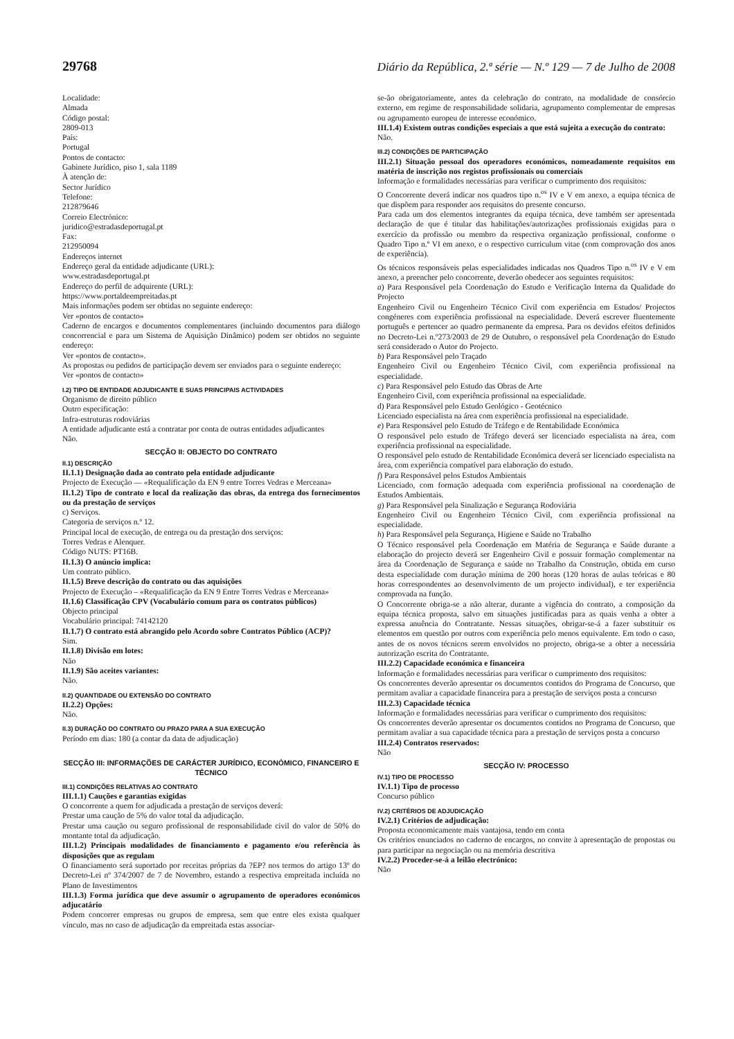29768 Diário da República, 2.ª série — N.º 129 — 7 de Julho de 2008
Localidade:
Almada
Código postal:
2809-013
País:
Portugal
Pontos de contacto:
Gabinete Jurídico, piso 1, sala 1189
À atenção de:
Sector Jurídico
Telefone:
212879646
Correio Electrónico:
juridico@estradasdeportugal.pt
Fax:
212950094
Endereços internet
Endereço geral da entidade adjudicante (URL):
www.estradasdeportugal.pt
Endereço do perfil de adquirente (URL):
https://www.portaldeempreitadas.pt
Mais informações podem ser obtidas no seguinte endereço:
Ver «pontos de contacto»
Caderno de encargos e documentos complementares (incluindo documentos para diálogo concorrencial e para um Sistema de Aquisição Dinâmico) podem ser obtidos no seguinte endereço:
Ver «pontos de contacto».
As propostas ou pedidos de participação devem ser enviados para o seguinte endereço:
Ver «pontos de contacto»
I.2) TIPO DE ENTIDADE ADJUDICANTE E SUAS PRINCIPAIS ACTIVIDADES
Organismo de direito público
Outro especificação:
Infra-estruturas rodoviárias
A entidade adjudicante está a contratar por conta de outras entidades adjudicantes
Não.
SECÇÃO II: OBJECTO DO CONTRATO
II.1) DESCRIÇÃO
II.1.1) Designação dada ao contrato pela entidade adjudicante
Projecto de Execução — «Requalificação da EN 9 entre Torres Vedras e Merceana»
II.1.2) Tipo de contrato e local da realização das obras, da entrega dos fornecimentos ou da prestação de serviços
c) Serviços.
Categoria de serviços n.º 12.
Principal local de execução, de entrega ou da prestação dos serviços:
Torres Vedras e Alenquer.
Código NUTS: PT16B.
II.1.3) O anúncio implica:
Um contrato público.
II.1.5) Breve descrição do contrato ou das aquisições
Projecto de Execução – «Requalificação da EN 9 Entre Torres Vedras e Merceana»
II.1.6) Classificação CPV (Vocabulário comum para os contratos públicos)
Objecto principal
Vocabulário principal: 74142120
II.1.7) O contrato está abrangido pelo Acordo sobre Contratos Público (ACP)?
Sim.
II.1.8) Divisão em lotes:
Não
II.1.9) São aceites variantes:
Não.
II.2) QUANTIDADE OU EXTENSÃO DO CONTRATO
II.2.2) Opções:
Não.
II.3) DURAÇÃO DO CONTRATO OU PRAZO PARA A SUA EXECUÇÃO
Período em dias: 180 (a contar da data de adjudicação)
SECÇÃO III: INFORMAÇÕES DE CARÁCTER JURÍDICO, ECONÓMICO, FINANCEIRO E TÉCNICO
III.1) CONDIÇÕES RELATIVAS AO CONTRATO
III.1.1) Cauções e garantias exigidas
O concorrente a quem for adjudicada a prestação de serviços deverá:
Prestar uma caução de 5% do valor total da adjudicação.
Prestar uma caução ou seguro profissional de responsabilidade civil do valor de 50% do montante total da adjudicação.
III.1.2) Principais modalidades de financiamento e pagamento e/ou referência às disposições que as regulam
O financiamento será suportado por receitas próprias da ?EP? nos termos do artigo 13º do Decreto-Lei nº 374/2007 de 7 de Novembro, estando a respectiva empreitada incluída no Plano de Investimentos
III.1.3) Forma jurídica que deve assumir o agrupamento de operadores económicos adjucatário
Podem concorrer empresas ou grupos de empresa, sem que entre eles exista qualquer vínculo, mas no caso de adjudicação da empreitada estas associar-
se-ão obrigatoriamente, antes da celebração do contrato, na modalidade de consórcio externo, em regime de responsabilidade solidaria, agrupamento complementar de empresas ou agrupamento europeu de interesse económico.
III.1.4) Existem outras condições especiais a que está sujeita a execução do contrato:
Não.
III.2) CONDIÇÕES DE PARTICIPAÇÃO
III.2.1) Situação pessoal dos operadores económicos, nomeadamente requisitos em matéria de inscrição nos registos profissionais ou comerciais
Informação e formalidades necessárias para verificar o cumprimento dos requisitos:
O Concorrente deverá indicar nos quadros tipo n.<sup>os</sup> IV e V em anexo, a equipa técnica de que dispõem para responder aos requisitos do presente concurso.
Para cada um dos elementos integrantes da equipa técnica, deve também ser apresentada declaração de que é titular das habilitações/autorizações profissionais exigidas para o exercício da profissão ou membro da respectiva organização profissional, conforme o Quadro Tipo n.º VI em anexo, e o respectivo curriculum vitae (com comprovação dos anos de experiência).
Os técnicos responsáveis pelas especialidades indicadas nos Quadros Tipo n.<sup>os</sup> IV e V em anexo, a preencher pelo concorrente, deverão obedecer aos seguintes requisitos:
a) Para Responsável pela Coordenação do Estudo e Verificação Interna da Qualidade do Projecto
Engenheiro Civil ou Engenheiro Técnico Civil com experiência em Estudos/ Projectos congéneres com experiência profissional na especialidade. Deverá escrever fluentemente português e pertencer ao quadro permanente da empresa. Para os devidos efeitos definidos no Decreto-Lei n.º273/2003 de 29 de Outubro, o responsável pela Coordenação do Estudo será considerado o Autor do Projecto.
b) Para Responsável pelo Traçado
Engenheiro Civil ou Engenheiro Técnico Civil, com experiência profissional na especialidade.
c) Para Responsável pelo Estudo das Obras de Arte
Engenheiro Civil, com experiência profissional na especialidade.
d) Para Responsável pelo Estudo Geológico - Geotécnico
Licenciado especialista na área com experiência profissional na especialidade.
e) Para Responsável pelo Estudo de Tráfego e de Rentabilidade Económica
O responsável pelo estudo de Tráfego deverá ser licenciado especialista na área, com experiência profissional na especialidade.
O responsável pelo estudo de Rentabilidade Económica deverá ser licenciado especialista na área, com experiência compatível para elaboração do estudo.
f) Para Responsável pelos Estudos Ambientais
Licenciado, com formação adequada com experiência profissional na coordenação de Estudos Ambientais.
g) Para Responsável pela Sinalização e Segurança Rodoviária
Engenheiro Civil ou Engenheiro Técnico Civil, com experiência profissional na especialidade.
h) Para Responsável pela Segurança, Higiene e Saúde no Trabalho
O Técnico responsável pela Coordenação em Matéria de Segurança e Saúde durante a elaboração do projecto deverá ser Engenheiro Civil e possuir formação complementar na área da Coordenação de Segurança e saúde no Trabalho da Construção, obtida em curso desta especialidade com duração mínima de 200 horas (120 horas de aulas teóricas e 80 horas correspondentes ao desenvolvimento de um projecto individual), e ter experiência comprovada na função.
O Concorrente obriga-se a não alterar, durante a vigência do contrato, a composição da equipa técnica proposta, salvo em situações justificadas para as quais venha a obter a expressa anuência do Contratante. Nessas situações, obrigar-se-á a fazer substituir os elementos em questão por outros com experiência pelo menos equivalente. Em todo o caso, antes de os novos técnicos serem envolvidos no projecto, obriga-se a obter a necessária autorização escrita do Contratante.
III.2.2) Capacidade económica e financeira
Informação e formalidades necessárias para verificar o cumprimento dos requisitos:
Os concorrentes deverão apresentar os documentos contidos do Programa de Concurso, que permitam avaliar a capacidade financeira para a prestação de serviços posta a concurso
III.2.3) Capacidade técnica
Informação e formalidades necessárias para verificar o cumprimento dos requisitos:
Os concorrentes deverão apresentar os documentos contidos no Programa de Concurso, que permitam avaliar a sua capacidade técnica para a prestação de serviços posta a concurso
III.2.4) Contratos reservados:
Não
SECÇÃO IV: PROCESSO
IV.1) TIPO DE PROCESSO
IV.1.1) Tipo de processo
Concurso público
IV.2) CRITÉRIOS DE ADJUDICAÇÃO
IV.2.1) Critérios de adjudicação:
Proposta economicamente mais vantajosa, tendo em conta
Os critérios enunciados no caderno de encargos, no convite à apresentação de propostas ou para participar na negociação ou na memória descritiva
IV.2.2) Proceder-se-á a leilão electrónico:
Não